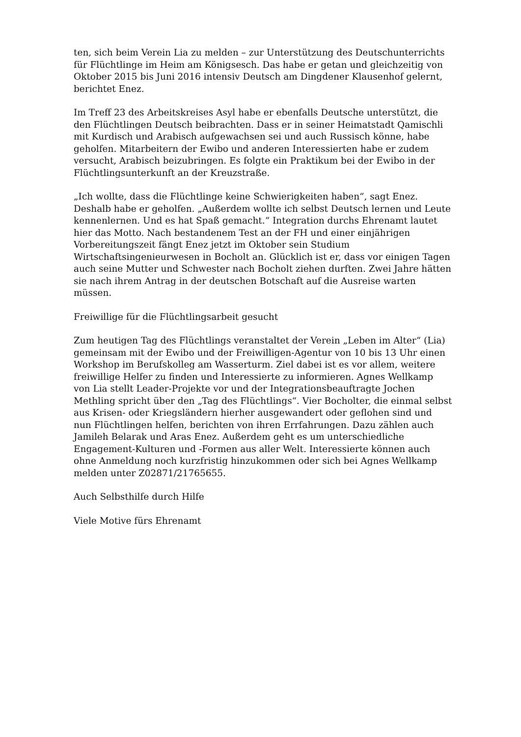ten, sich beim Verein Lia zu melden – zur Unterstützung des Deutschunterrichts für Flüchtlinge im Heim am Königsesch. Das habe er getan und gleichzeitig von Oktober 2015 bis Juni 2016 intensiv Deutsch am Dingdener Klausenhof gelernt, berichtet Enez.
Im Treff 23 des Arbeitskreises Asyl habe er ebenfalls Deutsche unterstützt, die den Flüchtlingen Deutsch beibrachten. Dass er in seiner Heimatstadt Qamischli mit Kurdisch und Arabisch aufgewachsen sei und auch Russisch könne, habe geholfen. Mitarbeitern der Ewibo und anderen Interessierten habe er zudem versucht, Arabisch beizubringen. Es folgte ein Praktikum bei der Ewibo in der Flüchtlingsunterkunft an der Kreuzstraße.
„Ich wollte, dass die Flüchtlinge keine Schwierigkeiten haben“, sagt Enez. Deshalb habe er geholfen. „Außerdem wollte ich selbst Deutsch lernen und Leute kennenlernen. Und es hat Spaß gemacht.“ Integration durchs Ehrenamt lautet hier das Motto. Nach bestandenem Test an der FH und einer einjährigen Vorbereitungszeit fängt Enez jetzt im Oktober sein Studium Wirtschaftsingenieurwesen in Bocholt an. Glücklich ist er, dass vor einigen Tagen auch seine Mutter und Schwester nach Bocholt ziehen durften. Zwei Jahre hätten sie nach ihrem Antrag in der deutschen Botschaft auf die Ausreise warten müssen.
Freiwillige für die Flüchtlingsarbeit gesucht
Zum heutigen Tag des Flüchtlings veranstaltet der Verein „Leben im Alter“ (Lia) gemeinsam mit der Ewibo und der Freiwilligen-Agentur von 10 bis 13 Uhr einen Workshop im Berufskolleg am Wasserturm. Ziel dabei ist es vor allem, weitere freiwillige Helfer zu finden und Interessierte zu informieren. Agnes Wellkamp von Lia stellt Leader-Projekte vor und der Integrationsbeauftragte Jochen Methling spricht über den „Tag des Flüchtlings“. Vier Bocholter, die einmal selbst aus Krisen- oder Kriegsländern hierher ausgewandert oder geflohen sind und nun Flüchtlingen helfen, berichten von ihren Errfahrungen. Dazu zählen auch Jamileh Belarak und Aras Enez. Außerdem geht es um unterschiedliche Engagement-Kulturen und -Formen aus aller Welt. Interessierte können auch ohne Anmeldung noch kurzfristig hinzukommen oder sich bei Agnes Wellkamp melden unter Z02871/21765655.
Auch Selbsthilfe durch Hilfe
Viele Motive fürs Ehrenamt